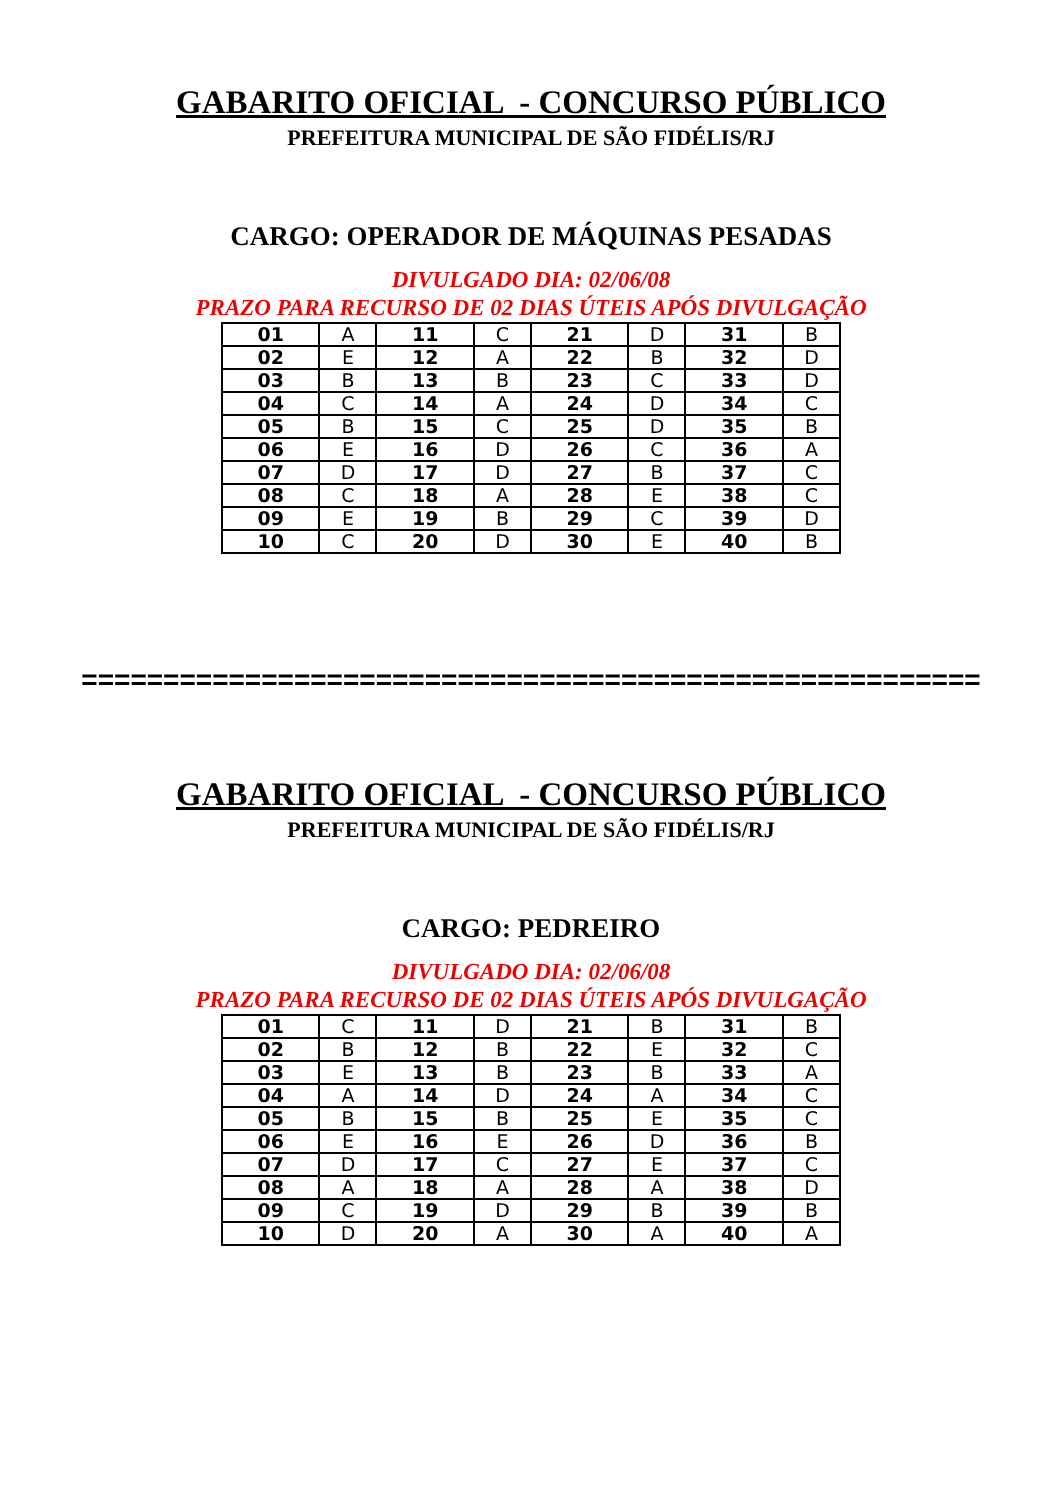GABARITO OFICIAL - CONCURSO PÚBLICO
PREFEITURA MUNICIPAL DE SÃO FIDÉLIS/RJ
CARGO: OPERADOR DE MÁQUINAS PESADAS
DIVULGADO DIA: 02/06/08
PRAZO PARA RECURSO DE 02 DIAS ÚTEIS APÓS DIVULGAÇÃO
| 01 | A | 11 | C | 21 | D | 31 | B |
| 02 | E | 12 | A | 22 | B | 32 | D |
| 03 | B | 13 | B | 23 | C | 33 | D |
| 04 | C | 14 | A | 24 | D | 34 | C |
| 05 | B | 15 | C | 25 | D | 35 | B |
| 06 | E | 16 | D | 26 | C | 36 | A |
| 07 | D | 17 | D | 27 | B | 37 | C |
| 08 | C | 18 | A | 28 | E | 38 | C |
| 09 | E | 19 | B | 29 | C | 39 | D |
| 10 | C | 20 | D | 30 | E | 40 | B |
=======================================================
GABARITO OFICIAL - CONCURSO PÚBLICO
PREFEITURA MUNICIPAL DE SÃO FIDÉLIS/RJ
CARGO: PEDREIRO
DIVULGADO DIA: 02/06/08
PRAZO PARA RECURSO DE 02 DIAS ÚTEIS APÓS DIVULGAÇÃO
| 01 | C | 11 | D | 21 | B | 31 | B |
| 02 | B | 12 | B | 22 | E | 32 | C |
| 03 | E | 13 | B | 23 | B | 33 | A |
| 04 | A | 14 | D | 24 | A | 34 | C |
| 05 | B | 15 | B | 25 | E | 35 | C |
| 06 | E | 16 | E | 26 | D | 36 | B |
| 07 | D | 17 | C | 27 | E | 37 | C |
| 08 | A | 18 | A | 28 | A | 38 | D |
| 09 | C | 19 | D | 29 | B | 39 | B |
| 10 | D | 20 | A | 30 | A | 40 | A |